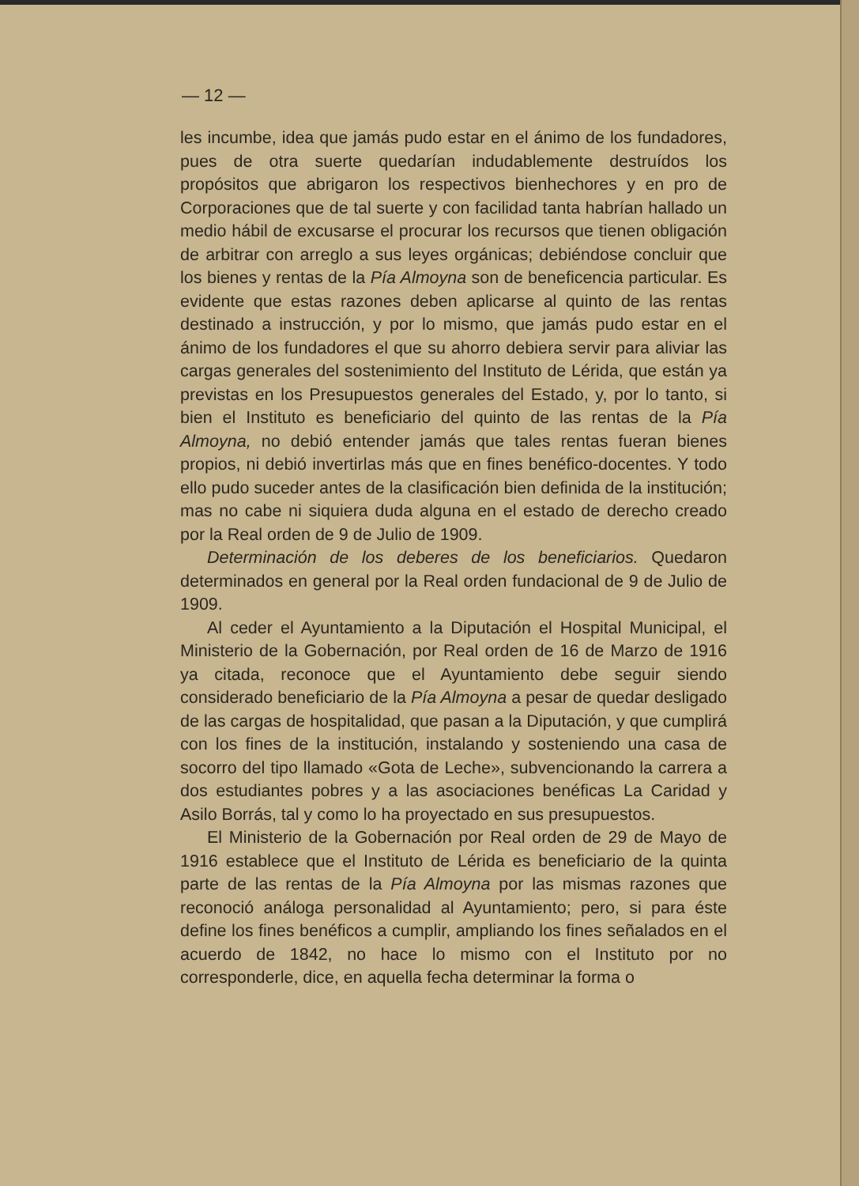— 12 —
les incumbe, idea que jamás pudo estar en el ánimo de los fundadores, pues de otra suerte quedarían indudablemente destruídos los propósitos que abrigaron los respectivos bienhechores y en pro de Corporaciones que de tal suerte y con facilidad tanta habrían hallado un medio hábil de excusarse el procurar los recursos que tienen obligación de arbitrar con arreglo a sus leyes orgánicas; debiéndose concluir que los bienes y rentas de la Pía Almoyna son de beneficencia particular. Es evidente que estas razones deben aplicarse al quinto de las rentas destinado a instrucción, y por lo mismo, que jamás pudo estar en el ánimo de los fundadores el que su ahorro debiera servir para aliviar las cargas generales del sostenimiento del Instituto de Lérida, que están ya previstas en los Presupuestos generales del Estado, y, por lo tanto, si bien el Instituto es beneficiario del quinto de las rentas de la Pía Almoyna, no debió entender jamás que tales rentas fueran bienes propios, ni debió invertirlas más que en fines benéfico-docentes. Y todo ello pudo suceder antes de la clasificación bien definida de la institución; mas no cabe ni siquiera duda alguna en el estado de derecho creado por la Real orden de 9 de Julio de 1909.
Determinación de los deberes de los beneficiarios. Quedaron determinados en general por la Real orden fundacional de 9 de Julio de 1909.
Al ceder el Ayuntamiento a la Diputación el Hospital Municipal, el Ministerio de la Gobernación, por Real orden de 16 de Marzo de 1916 ya citada, reconoce que el Ayuntamiento debe seguir siendo considerado beneficiario de la Pía Almoyna a pesar de quedar desligado de las cargas de hospitalidad, que pasan a la Diputación, y que cumplirá con los fines de la institución, instalando y sosteniendo una casa de socorro del tipo llamado «Gota de Leche», subvencionando la carrera a dos estudiantes pobres y a las asociaciones benéficas La Caridad y Asilo Borrás, tal y como lo ha proyectado en sus presupuestos.
El Ministerio de la Gobernación por Real orden de 29 de Mayo de 1916 establece que el Instituto de Lérida es beneficiario de la quinta parte de las rentas de la Pía Almoyna por las mismas razones que reconoció análoga personalidad al Ayuntamiento; pero, si para éste define los fines benéficos a cumplir, ampliando los fines señalados en el acuerdo de 1842, no hace lo mismo con el Instituto por no corresponderle, dice, en aquella fecha determinar la forma o